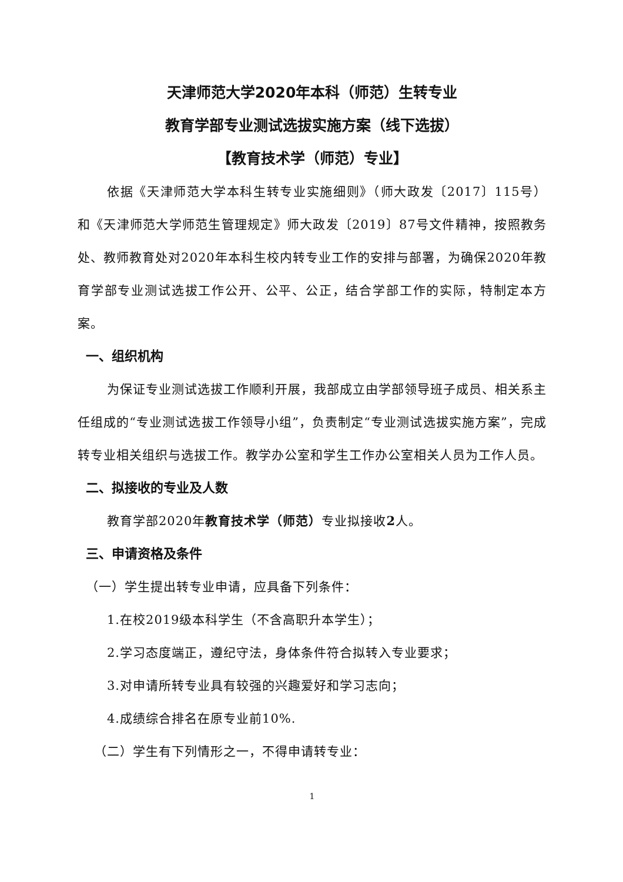天津师范大学2020年本科（师范）生转专业
教育学部专业测试选拔实施方案（线下选拔）
【教育技术学（师范）专业】
依据《天津师范大学本科生转专业实施细则》（师大政发〔2017〕115号）和《天津师范大学师范生管理规定》师大政发〔2019〕87号文件精神，按照教务处、教师教育处对2020年本科生校内转专业工作的安排与部署，为确保2020年教育学部专业测试选拔工作公开、公平、公正，结合学部工作的实际，特制定本方案。
一、组织机构
为保证专业测试选拔工作顺利开展，我部成立由学部领导班子成员、相关系主任组成的“专业测试选拔工作领导小组”，负责制定“专业测试选拔实施方案”，完成转专业相关组织与选拔工作。教学办公室和学生工作办公室相关人员为工作人员。
二、拟接收的专业及人数
教育学部2020年教育技术学（师范）专业拟接收2人。
三、申请资格及条件
（一）学生提出转专业申请，应具备下列条件：
1.在校2019级本科学生（不含高职升本学生）；
2.学习态度端正，遵纪守法，身体条件符合拟转入专业要求；
3.对申请所转专业具有较强的兴趣爱好和学习志向；
4.成绩综合排名在原专业前10%.
（二）学生有下列情形之一，不得申请转专业：
1